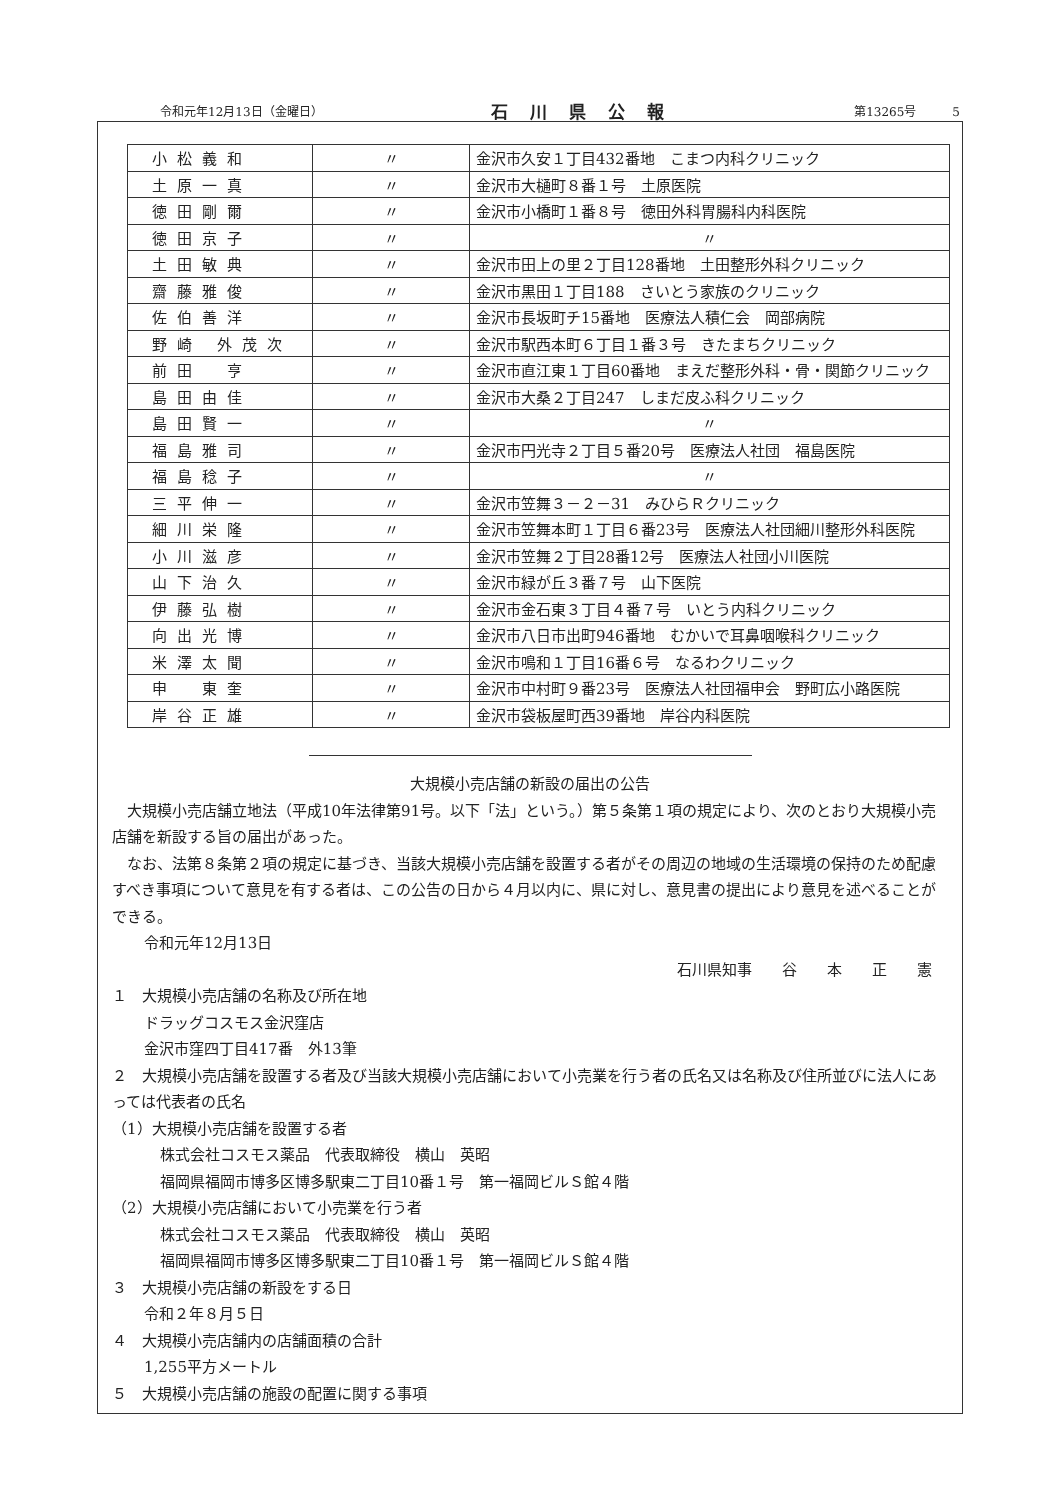令和元年12月13日（金曜日） 石川県公報 第13265号　　　5
| 小松義和 | 〃 | 金沢市久安１丁目432番地 こまつ内科クリニック |
| 土原一真 | 〃 | 金沢市大樋町８番１号 土原医院 |
| 徳田剛爾 | 〃 | 金沢市小橋町１番８号 徳田外科胃腸科内科医院 |
| 徳田京子 | 〃 | 〃 |
| 土田敏典 | 〃 | 金沢市田上の里２丁目128番地 土田整形外科クリニック |
| 齋藤雅俊 | 〃 | 金沢市黒田１丁目188 さいとう家族のクリニック |
| 佐伯善洋 | 〃 | 金沢市長坂町チ15番地 医療法人積仁会 岡部病院 |
| 野崎 外茂次 | 〃 | 金沢市駅西本町６丁目１番３号 きたまちクリニック |
| 前田 亨 | 〃 | 金沢市直江東１丁目60番地 まえだ整形外科・骨・関節クリニック |
| 島田由佳 | 〃 | 金沢市大桑２丁目247 しまだ皮ふ科クリニック |
| 島田賢一 | 〃 | 〃 |
| 福島雅司 | 〃 | 金沢市円光寺２丁目５番20号 医療法人社団 福島医院 |
| 福島稔子 | 〃 | 〃 |
| 三平伸一 | 〃 | 金沢市笠舞３－２－31 みひらＲクリニック |
| 細川栄隆 | 〃 | 金沢市笠舞本町１丁目６番23号 医療法人社団細川整形外科医院 |
| 小川滋彦 | 〃 | 金沢市笠舞２丁目28番12号 医療法人社団小川医院 |
| 山下治久 | 〃 | 金沢市緑が丘３番７号 山下医院 |
| 伊藤弘樹 | 〃 | 金沢市金石東３丁目４番７号 いとう内科クリニック |
| 向出光博 | 〃 | 金沢市八日市出町946番地 むかいで耳鼻咽喉科クリニック |
| 米澤太聞 | 〃 | 金沢市鳴和１丁目16番６号 なるわクリニック |
| 申 東奎 | 〃 | 金沢市中村町９番23号 医療法人社団福申会 野町広小路医院 |
| 岸谷正雄 | 〃 | 金沢市袋板屋町西39番地 岸谷内科医院 |
大規模小売店舗の新設の届出の公告
　大規模小売店舗立地法（平成10年法律第91号。以下「法」という。）第５条第１項の規定により、次のとおり大規模小売店舗を新設する旨の届出があった。
　なお、法第８条第２項の規定に基づき、当該大規模小売店舗を設置する者がその周辺の地域の生活環境の保持のため配慮すべき事項について意見を有する者は、この公告の日から４月以内に、県に対し、意見書の提出により意見を述べることができる。
令和元年12月13日
石川県知事　　谷　　本　　正　　憲
１　大規模小売店舗の名称及び所在地
ドラッグコスモス金沢窪店
金沢市窪四丁目417番　外13筆
２　大規模小売店舗を設置する者及び当該大規模小売店舗において小売業を行う者の氏名又は名称及び住所並びに法人にあっては代表者の氏名
（1）大規模小売店舗を設置する者
株式会社コスモス薬品　代表取締役　横山　英昭
福岡県福岡市博多区博多駅東二丁目10番１号　第一福岡ビルＳ館４階
（2）大規模小売店舗において小売業を行う者
株式会社コスモス薬品　代表取締役　横山　英昭
福岡県福岡市博多区博多駅東二丁目10番１号　第一福岡ビルＳ館４階
３　大規模小売店舗の新設をする日
令和２年８月５日
４　大規模小売店舗内の店舗面積の合計
1,255平方メートル
５　大規模小売店舗の施設の配置に関する事項